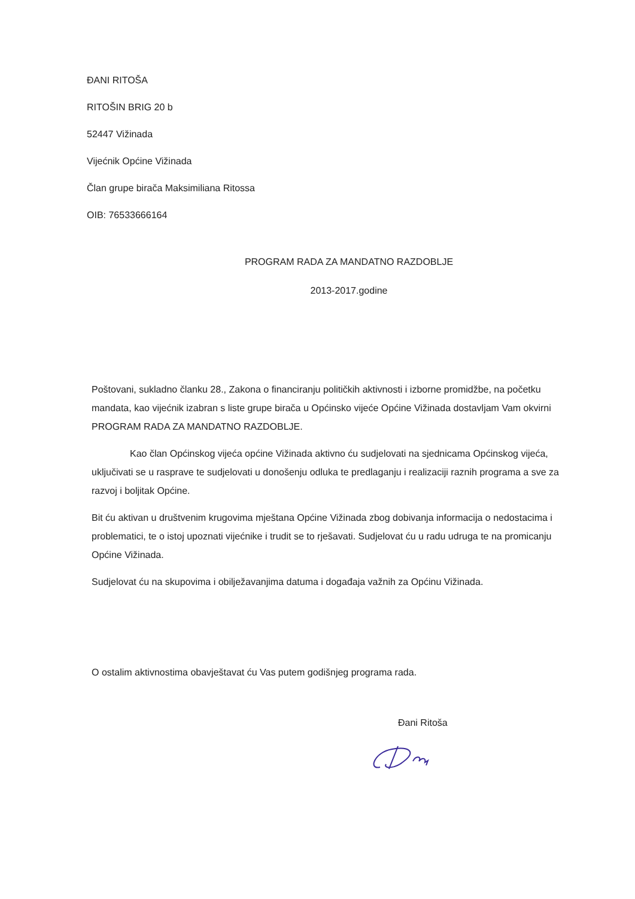ĐANI RITOŠA
RITOŠIN BRIG 20 b
52447 Vižinada
Vijećnik Općine Vižinada
Član grupe birača Maksimiliana Ritossa
OIB: 76533666164
PROGRAM RADA ZA MANDATNO RAZDOBLJE
2013-2017.godine
Poštovani, sukladno članku 28., Zakona o financiranju političkih aktivnosti i izborne promidžbe, na početku mandata, kao vijećnik izabran s liste grupe birača u Općinsko vijeće Općine Vižinada dostavljam Vam okvirni PROGRAM RADA ZA MANDATNO RAZDOBLJE.
Kao član Općinskog vijeća općine Vižinada aktivno ću sudjelovati na sjednicama Općinskog vijeća, uključivati se u rasprave te sudjelovati u donošenju odluka te predlaganju i realizaciji raznih programa a sve za razvoj i boljitak Općine.
Bit ću aktivan u društvenim krugovima mještana Općine Vižinada zbog dobivanja informacija o nedostacima i problematici, te o istoj upoznati vijećnike i trudit se to rješavati. Sudjelovat ću u radu udruga te na promicanju Općine Vižinada.
Sudjelovat ću na skupovima i obilježavanjima datuma i događaja važnih za Općinu Vižinada.
O ostalim aktivnostima obavještavat ću Vas putem godišnjeg programa rada.
Đani Ritoša